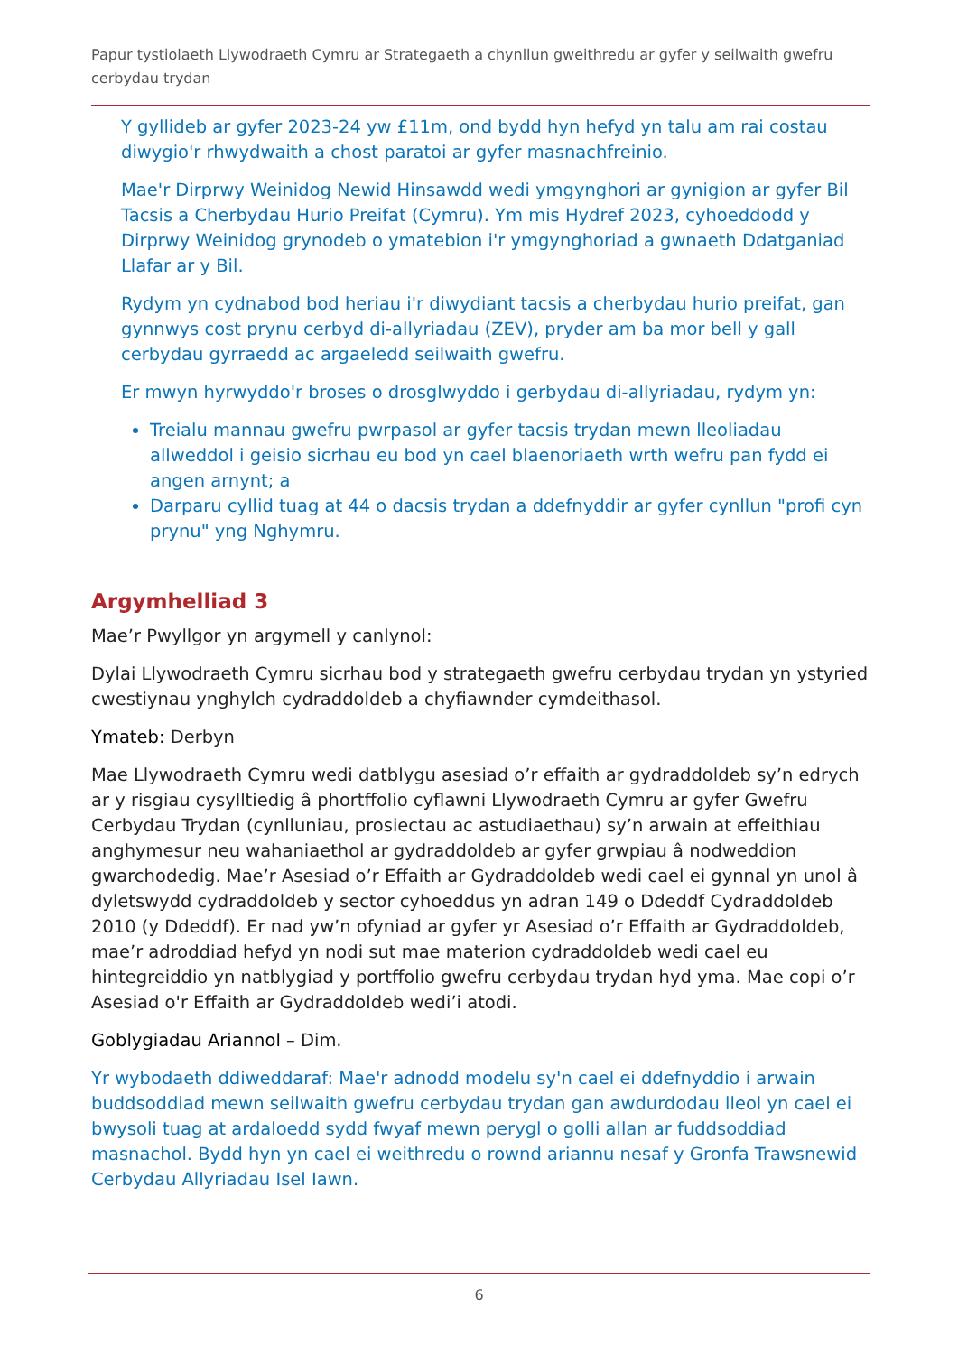Papur tystiolaeth Llywodraeth Cymru ar Strategaeth a chynllun gweithredu ar gyfer y seilwaith gwefru cerbydau trydan
Y gyllideb ar gyfer 2023-24 yw £11m, ond bydd hyn hefyd yn talu am rai costau diwygio'r rhwydwaith a chost paratoi ar gyfer masnachfreinio.
Mae'r Dirprwy Weinidog Newid Hinsawdd wedi ymgynghori ar gynigion ar gyfer Bil Tacsis a Cherbydau Hurio Preifat (Cymru). Ym mis Hydref 2023, cyhoeddodd y Dirprwy Weinidog grynodeb o ymatebion i'r ymgynghoriad a gwnaeth Ddatganiad Llafar ar y Bil.
Rydym yn cydnabod bod heriau i'r diwydiant tacsis a cherbydau hurio preifat, gan gynnwys cost prynu cerbyd di-allyriadau (ZEV), pryder am ba mor bell y gall cerbydau gyrraedd ac argaeledd seilwaith gwefru.
Er mwyn hyrwyddo'r broses o drosglwyddo i gerbydau di-allyriadau, rydym yn:
Treialu mannau gwefru pwrpasol ar gyfer tacsis trydan mewn lleoliadau allweddol i geisio sicrhau eu bod yn cael blaenoriaeth wrth wefru pan fydd ei angen arnynt; a
Darparu cyllid tuag at 44 o dacsis trydan a ddefnyddir ar gyfer cynllun "profi cyn prynu" yng Nghymru.
Argymhelliad 3
Mae’r Pwyllgor yn argymell y canlynol:
Dylai Llywodraeth Cymru sicrhau bod y strategaeth gwefru cerbydau trydan yn ystyried cwestiynau ynghylch cydraddoldeb a chyfiawnder cymdeithasol.
Ymateb: Derbyn
Mae Llywodraeth Cymru wedi datblygu asesiad o’r effaith ar gydraddoldeb sy’n edrych ar y risgiau cysylltiedig â phortffolio cyflawni Llywodraeth Cymru ar gyfer Gwefru Cerbydau Trydan (cynlluniau, prosiectau ac astudiaethau) sy’n arwain at effeithiau anghymesur neu wahaniaethol ar gydraddoldeb ar gyfer grwpiau â nodweddion gwarchodedig. Mae’r Asesiad o’r Effaith ar Gydraddoldeb wedi cael ei gynnal yn unol â dyletswydd cydraddoldeb y sector cyhoeddus yn adran 149 o Ddeddf Cydraddoldeb 2010 (y Ddeddf). Er nad yw’n ofyniad ar gyfer yr Asesiad o’r Effaith ar Gydraddoldeb, mae’r adroddiad hefyd yn nodi sut mae materion cydraddoldeb wedi cael eu hintegreiddio yn natblygiad y portffolio gwefru cerbydau trydan hyd yma. Mae copi o’r Asesiad o'r Effaith ar Gydraddoldeb wedi’i atodi.
Goblygiadau Ariannol – Dim.
Yr wybodaeth ddiweddaraf: Mae'r adnodd modelu sy'n cael ei ddefnyddio i arwain buddsoddiad mewn seilwaith gwefru cerbydau trydan gan awdurdodau lleol yn cael ei bwysoli tuag at ardaloedd sydd fwyaf mewn perygl o golli allan ar fuddsoddiad masnachol. Bydd hyn yn cael ei weithredu o rownd ariannu nesaf y Gronfa Trawsnewid Cerbydau Allyriadau Isel Iawn.
6